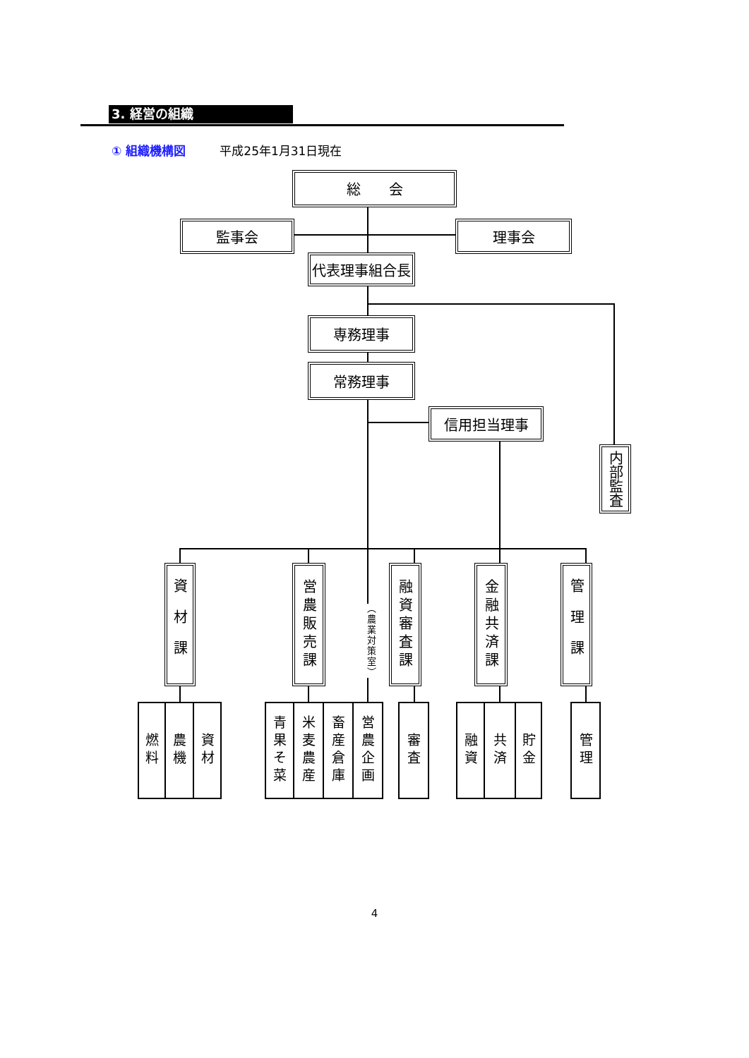3. 経営の組織
① 組織機構図 平成25年1月31日現在
総　　会
監事会 理事会
代表理事組合長
専務理事
常務理事
信用担当理事
内部監査
資材課
営農販売課
（農業対策室）
融資審査課
金融共済課
管理課
燃料
農機
資材
青果そ菜
米麦農産
畜産倉庫
営農企画
審査
融資
共済
貯金
管理
4